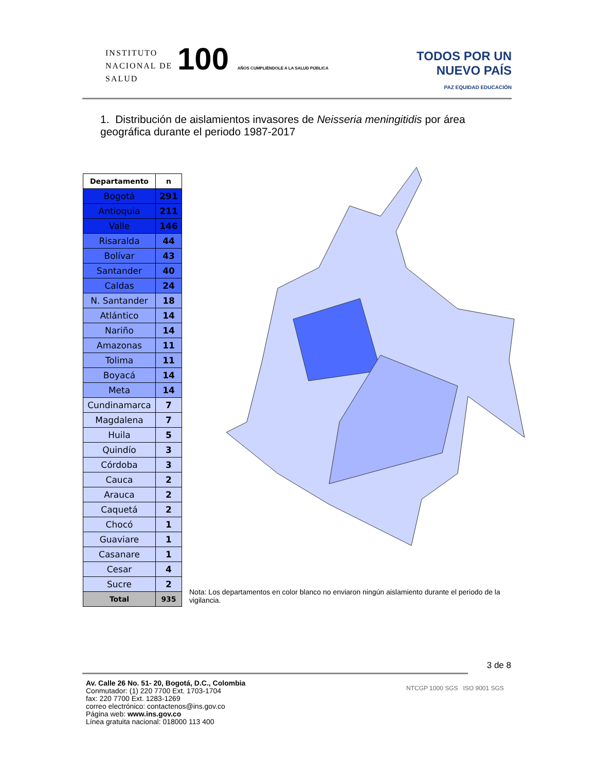INSTITUTO
NACIONAL DE
SALUD
100 AÑOS CUMPLIÉNDOLE A LA SALUD PÚBLICA
TODOS POR UN
NUEVO PAÍS
PAZ EQUIDAD EDUCACIÓN
1. Distribución de aislamientos invasores de Neisseria meningitidis por área geográfica durante el periodo 1987-2017
| Departamento | n |
| --- | --- |
| Bogotá | 291 |
| Antioquia | 211 |
| Valle | 146 |
| Risaralda | 44 |
| Bolívar | 43 |
| Santander | 40 |
| Caldas | 24 |
| N. Santander | 18 |
| Atlántico | 14 |
| Nariño | 14 |
| Amazonas | 11 |
| Tolima | 11 |
| Boyacá | 14 |
| Meta | 14 |
| Cundinamarca | 7 |
| Magdalena | 7 |
| Huila | 5 |
| Quindío | 3 |
| Córdoba | 3 |
| Cauca | 2 |
| Arauca | 2 |
| Caquetá | 2 |
| Chocó | 1 |
| Guaviare | 1 |
| Casanare | 1 |
| Cesar | 4 |
| Sucre | 2 |
| Total | 935 |
Nota: Los departamentos en color blanco no enviaron ningún aislamiento durante el periodo de la vigilancia.
3 de 8
Av. Calle 26 No. 51- 20, Bogotá, D.C., Colombia
Conmutador: (1) 220 7700 Ext. 1703-1704
fax: 220 7700 Ext. 1283-1269
correo electrónico: contactenos@ins.gov.co
Página web: www.ins.gov.co
Línea gratuita nacional: 018000 113 400
NTCGP 1000 SGS ISO 9001 SGS